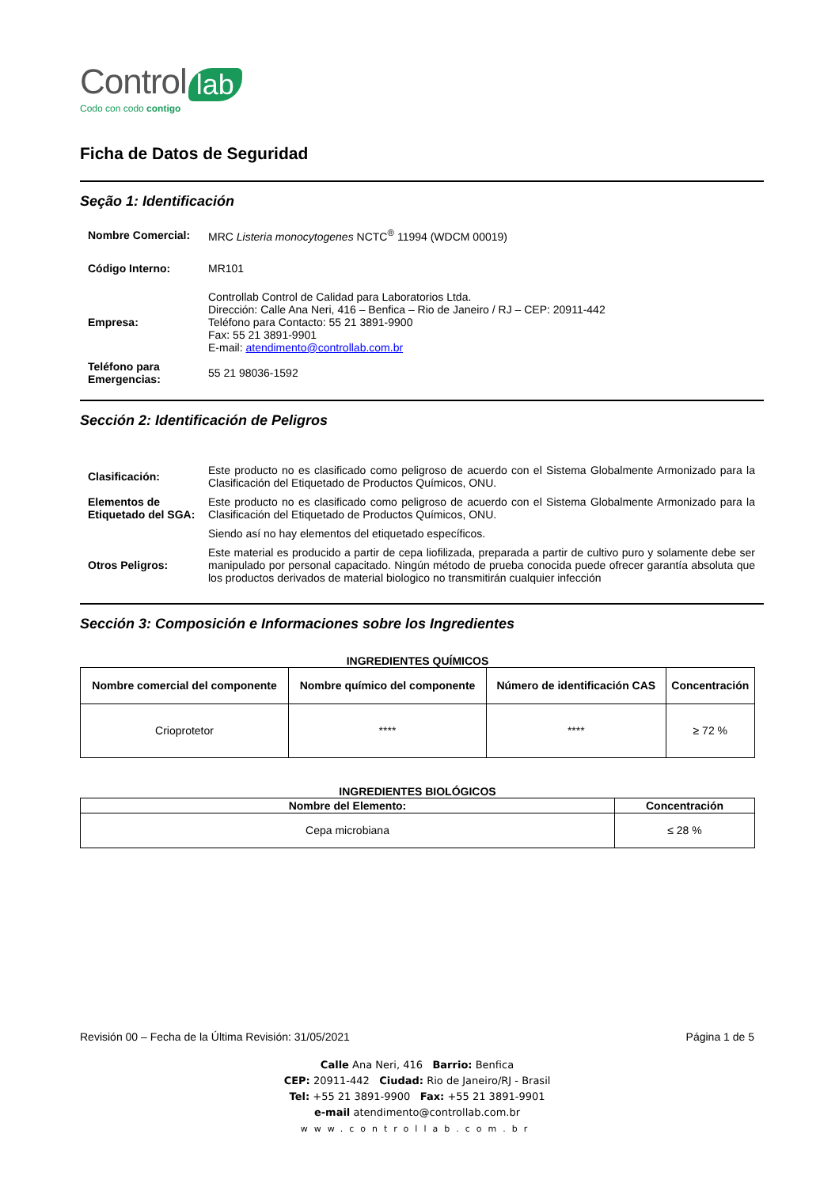Control lab
Codo con codo contigo
Ficha de Datos de Seguridad
Seção 1: Identificación
| Nombre Comercial: | MRC Listeria monocytogenes NCTC<sup>®</sup> 11994 (WDCM 00019) |
| Código Interno: | MR101 |
| Empresa: | Controllab Control de Calidad para Laboratorios Ltda. Dirección: Calle Ana Neri, 416 – Benfica – Rio de Janeiro / RJ – CEP: 20911-442 Teléfono para Contacto: 55 21 3891-9900 Fax: 55 21 3891-9901 E-mail: atendimento@controllab.com.br |
| Teléfono para Emergencias: | 55 21 98036-1592 |
Sección 2: Identificación de Peligros
| Clasificación: | Este producto no es clasificado como peligroso de acuerdo con el Sistema Globalmente Armonizado para la Clasificación del Etiquetado de Productos Químicos, ONU. |
| Elementos de Etiquetado del SGA: | Este producto no es clasificado como peligroso de acuerdo con el Sistema Globalmente Armonizado para la Clasificación del Etiquetado de Productos Químicos, ONU. |
| | Siendo así no hay elementos del etiquetado específicos. |
| Otros Peligros: | Este material es producido a partir de cepa liofilizada, preparada a partir de cultivo puro y solamente debe ser manipulado por personal capacitado. Ningún método de prueba conocida puede ofrecer garantía absoluta que los productos derivados de material biologico no transmitirán cualquier infección |
Sección 3: Composición e Informaciones sobre los Ingredientes
INGREDIENTES QUÍMICOS
| Nombre comercial del componente | Nombre químico del componente | Número de identificación CAS | Concentración |
| --- | --- | --- | --- |
| Crioprotetor | **** | **** | ≥ 72 % |
INGREDIENTES BIOLÓGICOS
| Nombre del Elemento: | Concentración |
| --- | --- |
| Cepa microbiana | ≤ 28 % |
Revisión 00 – Fecha de la Última Revisión: 31/05/2021 Página 1 de 5
Calle Ana Neri, 416 Barrio: Benfica
CEP: 20911-442 Ciudad: Rio de Janeiro/RJ - Brasil
Tel: +55 21 3891-9900 Fax: +55 21 3891-9901
e-mail atendimento@controllab.com.br
www.controllab.com.br